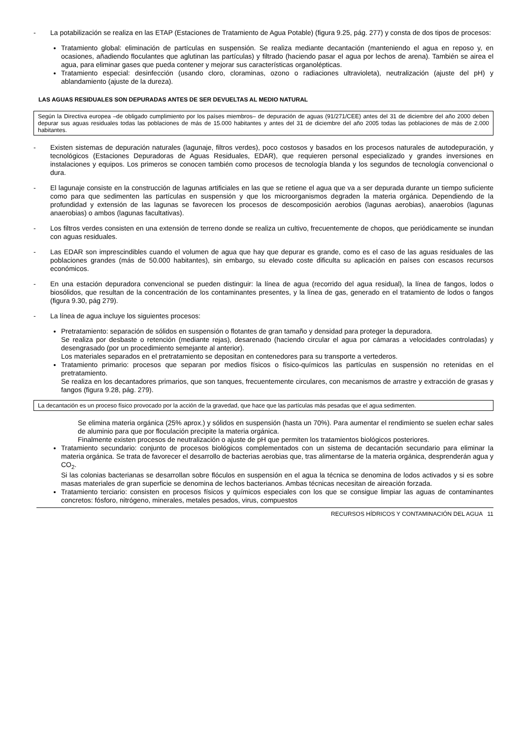- La potabilización se realiza en las ETAP (Estaciones de Tratamiento de Agua Potable) (figura 9.25, pág. 277) y consta de dos tipos de procesos:
Tratamiento global: eliminación de partículas en suspensión. Se realiza mediante decantación (manteniendo el agua en reposo y, en ocasiones, añadiendo floculantes que aglutinan las partículas) y filtrado (haciendo pasar el agua por lechos de arena). También se airea el agua, para eliminar gases que pueda contener y mejorar sus características organolépticas.
Tratamiento especial: desinfección (usando cloro, cloraminas, ozono o radiaciones ultravioleta), neutralización (ajuste del pH) y ablandamiento (ajuste de la dureza).
LAS AGUAS RESIDUALES SON DEPURADAS ANTES DE SER DEVUELTAS AL MEDIO NATURAL
Según la Directiva europea –de obligado cumplimiento por los países miembros– de depuración de aguas (91/271/CEE) antes del 31 de diciembre del año 2000 deben depurar sus aguas residuales todas las poblaciones de más de 15.000 habitantes y antes del 31 de diciembre del año 2005 todas las poblaciones de más de 2.000 habitantes.
- Existen sistemas de depuración naturales (lagunaje, filtros verdes), poco costosos y basados en los procesos naturales de autodepuración, y tecnológicos (Estaciones Depuradoras de Aguas Residuales, EDAR), que requieren personal especializado y grandes inversiones en instalaciones y equipos. Los primeros se conocen también como procesos de tecnología blanda y los segundos de tecnología convencional o dura.
- El lagunaje consiste en la construcción de lagunas artificiales en las que se retiene el agua que va a ser depurada durante un tiempo suficiente como para que sedimenten las partículas en suspensión y que los microorganismos degraden la materia orgánica. Dependiendo de la profundidad y extensión de las lagunas se favorecen los procesos de descomposición aerobios (lagunas aerobias), anaerobios (lagunas anaerobias) o ambos (lagunas facultativas).
- Los filtros verdes consisten en una extensión de terreno donde se realiza un cultivo, frecuentemente de chopos, que periódicamente se inundan con aguas residuales.
- Las EDAR son imprescindibles cuando el volumen de agua que hay que depurar es grande, como es el caso de las aguas residuales de las poblaciones grandes (más de 50.000 habitantes), sin embargo, su elevado coste dificulta su aplicación en países con escasos recursos económicos.
- En una estación depuradora convencional se pueden distinguir: la línea de agua (recorrido del agua residual), la línea de fangos, lodos o biosólidos, que resultan de la concentración de los contaminantes presentes, y la línea de gas, generado en el tratamiento de lodos o fangos (figura 9.30, pág 279).
- La línea de agua incluye los siguientes procesos:
Pretratamiento: separación de sólidos en suspensión o flotantes de gran tamaño y densidad para proteger la depuradora.
Se realiza por desbaste o retención (mediante rejas), desarenado (haciendo circular el agua por cámaras a velocidades controladas) y desengrasado (por un procedimiento semejante al anterior).
Los materiales separados en el pretratamiento se depositan en contenedores para su transporte a vertederos.
Tratamiento primario: procesos que separan por medios físicos o físico-químicos las partículas en suspensión no retenidas en el pretratamiento.
Se realiza en los decantadores primarios, que son tanques, frecuentemente circulares, con mecanismos de arrastre y extracción de grasas y fangos (figura 9.28, pág. 279).
La decantación es un proceso físico provocado por la acción de la gravedad, que hace que las partículas más pesadas que el agua sedimenten.
Se elimina materia orgánica (25% aprox.) y sólidos en suspensión (hasta un 70%). Para aumentar el rendimiento se suelen echar sales de aluminio para que por floculación precipite la materia orgánica.
Finalmente existen procesos de neutralización o ajuste de pH que permiten los tratamientos biológicos posteriores.
Tratamiento secundario: conjunto de procesos biológicos complementados con un sistema de decantación secundario para eliminar la materia orgánica. Se trata de favorecer el desarrollo de bacterias aerobias que, tras alimentarse de la materia orgánica, desprenderán agua y CO<sub>2</sub>.
Si las colonias bacterianas se desarrollan sobre flóculos en suspensión en el agua la técnica se denomina de lodos activados y si es sobre masas materiales de gran superficie se denomina de lechos bacterianos. Ambas técnicas necesitan de aireación forzada.
Tratamiento terciario: consisten en procesos físicos y químicos especiales con los que se consigue limpiar las aguas de contaminantes concretos: fósforo, nitrógeno, minerales, metales pesados, virus, compuestos
RECURSOS HÍDRICOS Y CONTAMINACIÓN DEL AGUA 11